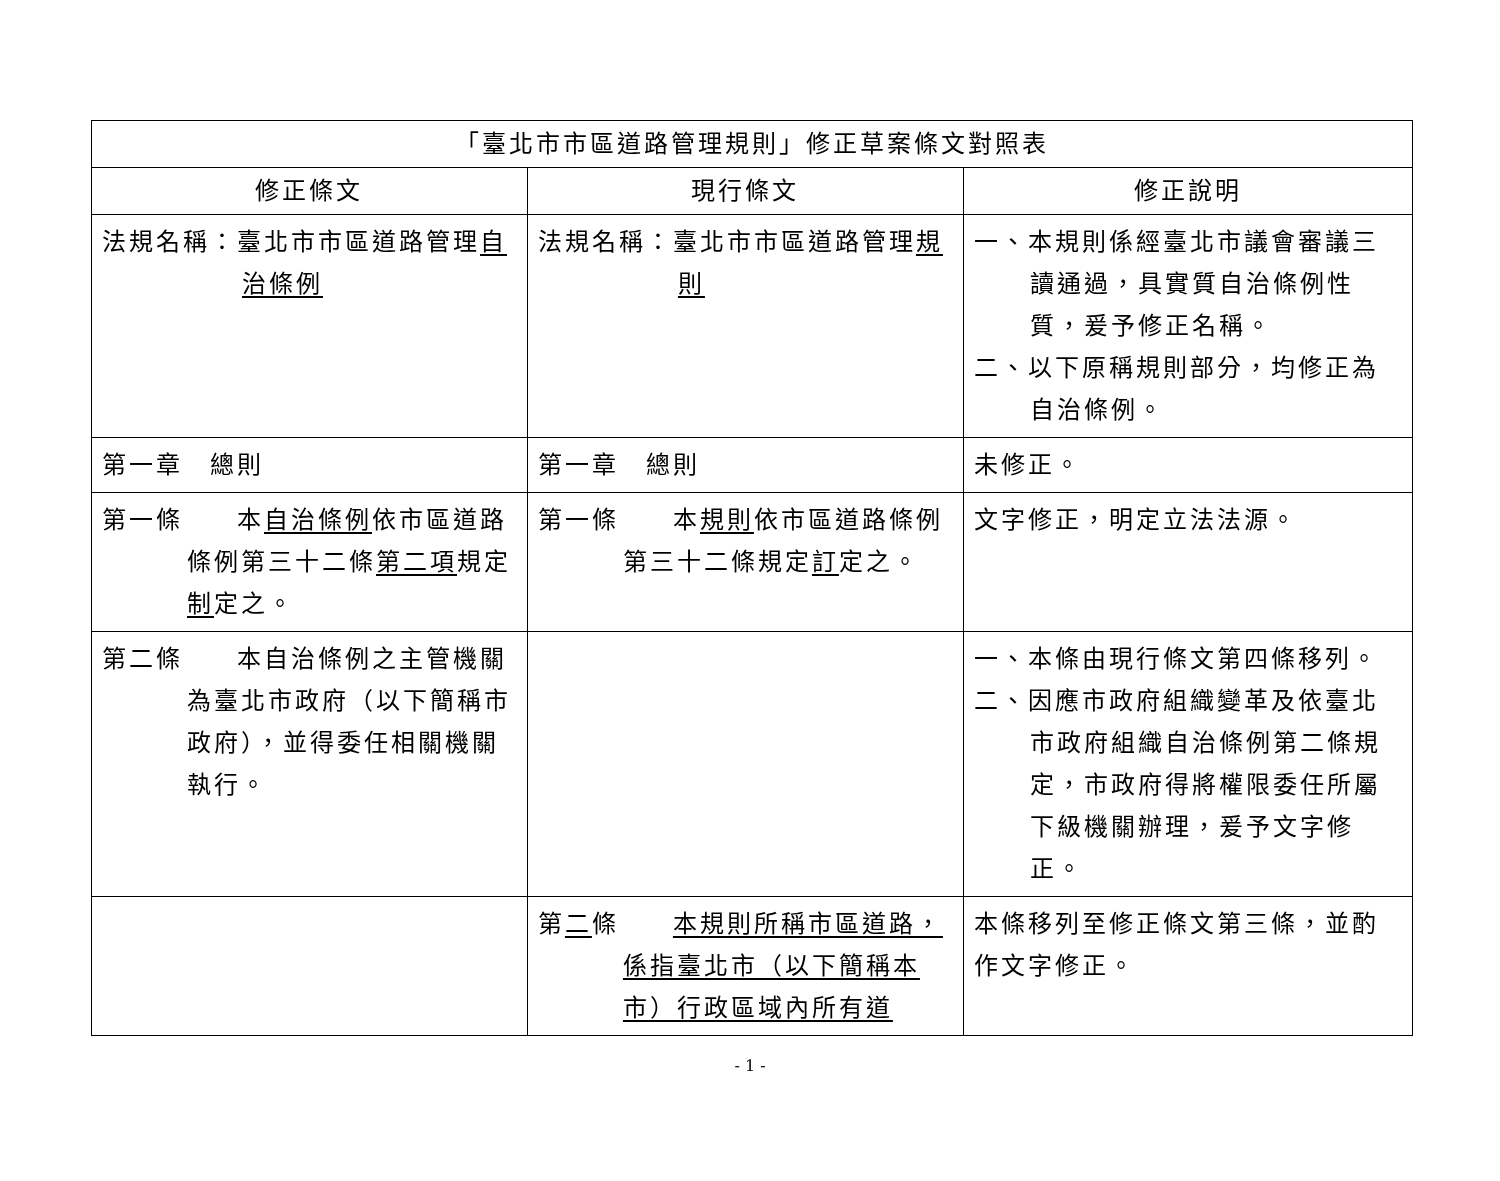| 「臺北市市區道路管理規則」修正草案條文對照表 | | |
| --- | --- | --- |
| 修正條文 | 現行條文 | 修正說明 |
| 法規名稱：臺北市市區道路管理 自治條例 | 法規名稱：臺北市市區道路管理 規則 | 一、本規則係經臺北市議會審議三讀通過，具實質自治條例性質，爰予修正名稱。 二、以下原稱規則部分，均修正為自治條例。 |
| 第一章 總則 | 第一章 總則 | 未修正。 |
| 第一條 本 自治條例 依市區道路條例第三十二條 第二項 規定 制 定之。 | 第一條 本 規則 依市區道路條例第三十二條規定 訂 定之。 | 文字修正，明定立法法源。 |
| 第二條 本自治條例之主管機關為臺北市政府（以下簡稱市政府），並得委任相關機關執行。 | | 一、本條由現行條文第四條移列。 二、因應市政府組織變革及依臺北市政府組織自治條例第二條規定，市政府得將權限委任所屬下級機關辦理，爰予文字修正。 |
| | 第 二 條 本規則所稱市區道路，係指臺北市（以下簡稱本市）行政區域內所有道 | 本條移列至修正條文第三條，並酌作文字修正。 |
- 1 -